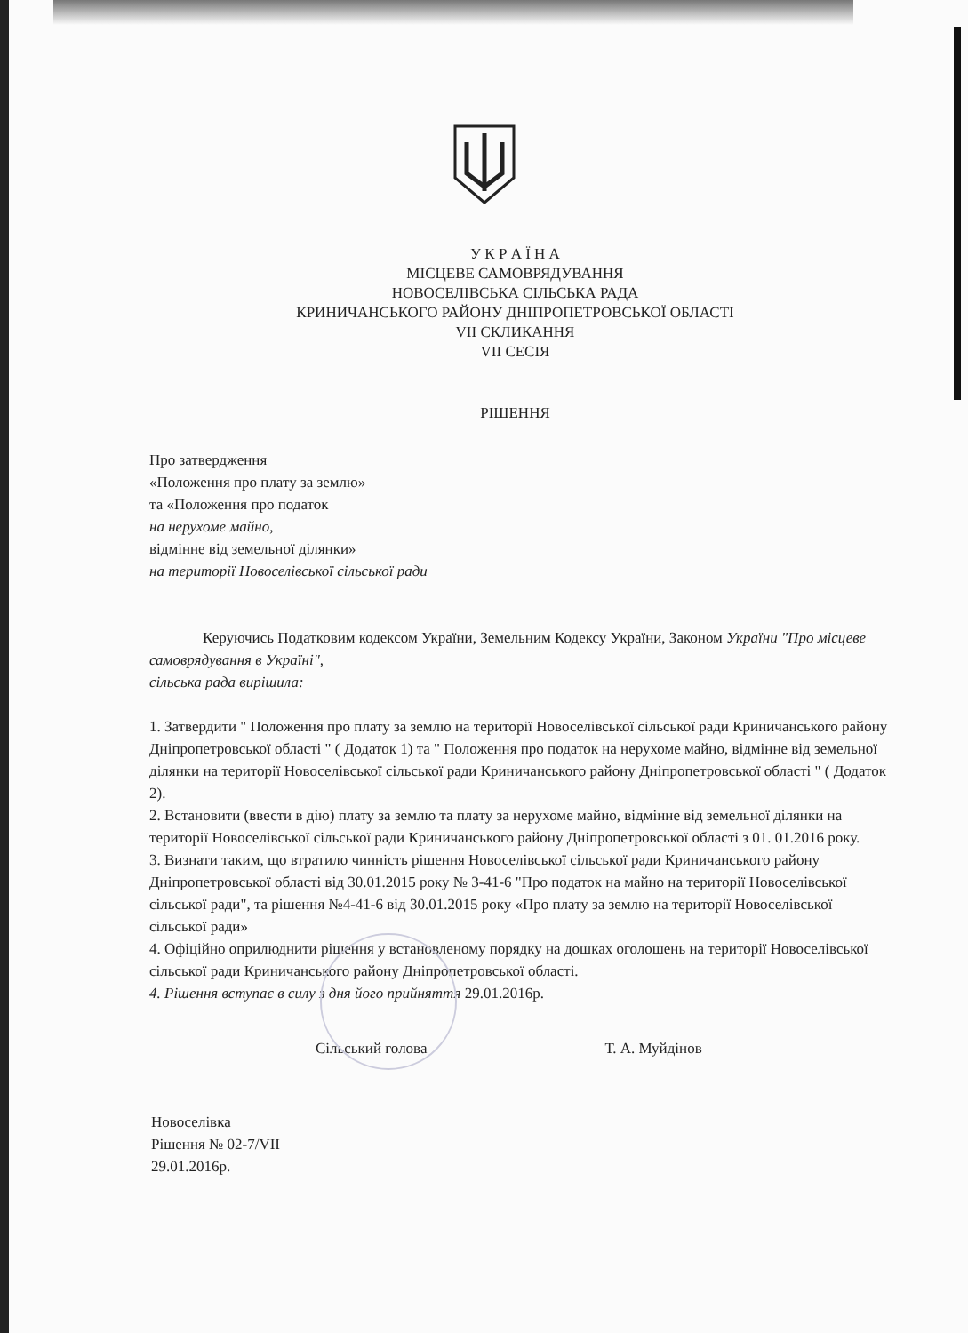У К Р А Ї Н А
МІСЦЕВЕ САМОВРЯДУВАННЯ
НОВОСЕЛІВСЬКА СІЛЬСЬКА РАДА
КРИНИЧАНСЬКОГО РАЙОНУ ДНІПРОПЕТРОВСЬКОЇ ОБЛАСТІ
VІІ СКЛИКАННЯ
VІІ СЕСІЯ
РІШЕННЯ
Про затвердження
«Положення про плату за землю»
та «Положення про податок
на нерухоме майно,
відмінне від земельної ділянки»
на території Новоселівської сільської ради
Керуючись Податковим кодексом України, Земельним Кодексу України, Законом України "Про місцеве самоврядування в Україні",
сільська рада вирішила:
1. Затвердити " Положення про плату за землю на території Новоселівської сільської ради Криничанського району Дніпропетровської області " ( Додаток 1) та " Положення про податок на нерухоме майно, відмінне від земельної ділянки на території Новоселівської сільської ради Криничанського району Дніпропетровської області " ( Додаток 2).
2. Встановити (ввести в дію) плату за землю та плату за нерухоме майно, відмінне від земельної ділянки на території Новоселівської сільської ради Криничанського району Дніпропетровської області з 01. 01.2016 року.
3. Визнати таким, що втратило чинність рішення Новоселівської сільської ради Криничанського району Дніпропетровської області від 30.01.2015 року № 3-41-6 "Про податок на майно на території Новоселівської сільської ради", та рішення №4-41-6 від 30.01.2015 року «Про плату за землю на території Новоселівської сільської ради»
4. Офіційно оприлюднити рішення у встановленому порядку на дошках оголошень на території Новоселівської сільської ради Криничанського району Дніпропетровської області.
4. Рішення вступає в силу з дня його прийняття 29.01.2016р.
Сільський голова Т. А. Муйдінов
Новоселівка
Рішення № 02-7/VІІ
29.01.2016р.